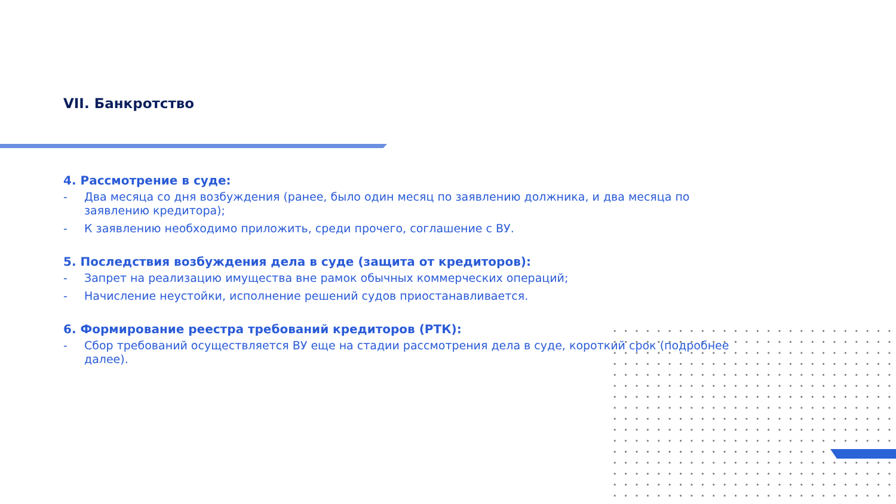VII. Банкротство
4. Рассмотрение в суде:
- Два месяца со дня возбуждения (ранее, было один месяц по заявлению должника, и два месяца по заявлению кредитора);
- К заявлению необходимо приложить, среди прочего, соглашение с ВУ.
5. Последствия возбуждения дела в суде (защита от кредиторов):
- Запрет на реализацию имущества вне рамок обычных коммерческих операций;
- Начисление неустойки, исполнение решений судов приостанавливается.
6. Формирование реестра требований кредиторов (РТК):
- Сбор требований осуществляется ВУ еще на стадии рассмотрения дела в суде, короткий срок (подробнее далее).